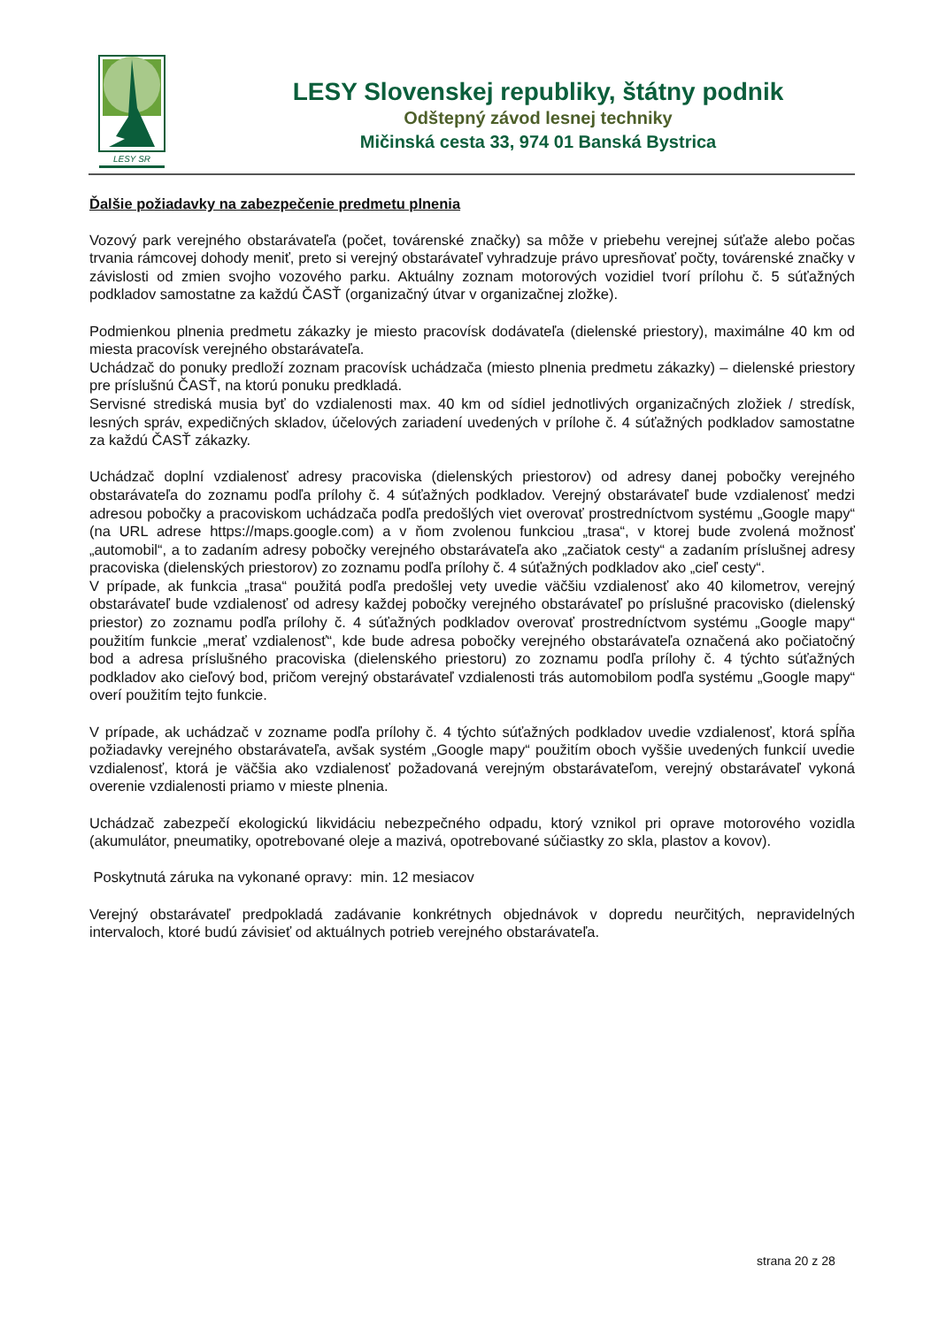LESY SR
LESY Slovenskej republiky, štátny podnik
Odštepný závod lesnej techniky
Mičinská cesta 33, 974 01 Banská Bystrica
Ďalšie požiadavky na zabezpečenie predmetu plnenia
Vozový park verejného obstarávateľa (počet, továrenské značky) sa môže v priebehu verejnej súťaže alebo počas trvania rámcovej dohody meniť, preto si verejný obstarávateľ vyhradzuje právo upresňovať počty, továrenské značky v závislosti od zmien svojho vozového parku. Aktuálny zoznam motorových vozidiel tvorí prílohu č. 5 súťažných podkladov samostatne za každú ČASŤ (organizačný útvar v organizačnej zložke).
Podmienkou plnenia predmetu zákazky je miesto pracovísk dodávateľa (dielenské priestory), maximálne 40 km od miesta pracovísk verejného obstarávateľa.
Uchádzač do ponuky predloží zoznam pracovísk uchádzača (miesto plnenia predmetu zákazky) – dielenské priestory pre príslušnú ČASŤ, na ktorú ponuku predkladá.
Servisné strediská musia byť do vzdialenosti max. 40 km od sídiel jednotlivých organizačných zložiek / stredísk, lesných správ, expedičných skladov, účelových zariadení uvedených v prílohe č. 4 súťažných podkladov samostatne za každú ČASŤ zákazky.
Uchádzač doplní vzdialenosť adresy pracoviska (dielenských priestorov) od adresy danej pobočky verejného obstarávateľa do zoznamu podľa prílohy č. 4 súťažných podkladov. Verejný obstarávateľ bude vzdialenosť medzi adresou pobočky a pracoviskom uchádzača podľa predošlých viet overovať prostredníctvom systému „Google mapy“ (na URL adrese https://maps.google.com) a v ňom zvolenou funkciou „trasa“, v ktorej bude zvolená možnosť „automobil“, a to zadaním adresy pobočky verejného obstarávateľa ako „začiatok cesty“ a zadaním príslušnej adresy pracoviska (dielenských priestorov) zo zoznamu podľa prílohy č. 4 súťažných podkladov ako „cieľ cesty“.
V prípade, ak funkcia „trasa“ použitá podľa predošlej vety uvedie väčšiu vzdialenosť ako 40 kilometrov, verejný obstarávateľ bude vzdialenosť od adresy každej pobočky verejného obstarávateľ po príslušné pracovisko (dielenský priestor) zo zoznamu podľa prílohy č. 4 súťažných podkladov overovať prostredníctvom systému „Google mapy“ použitím funkcie „merať vzdialenosť“, kde bude adresa pobočky verejného obstarávateľa označená ako počiatočný bod a adresa príslušného pracoviska (dielenského priestoru) zo zoznamu podľa prílohy č. 4 týchto súťažných podkladov ako cieľový bod, pričom verejný obstarávateľ vzdialenosti trás automobilom podľa systému „Google mapy“ overí použitím tejto funkcie.
V prípade, ak uchádzač v zozname podľa prílohy č. 4 týchto súťažných podkladov uvedie vzdialenosť, ktorá spĺňa požiadavky verejného obstarávateľa, avšak systém „Google mapy“ použitím oboch vyššie uvedených funkcií uvedie vzdialenosť, ktorá je väčšia ako vzdialenosť požadovaná verejným obstarávateľom, verejný obstarávateľ vykoná overenie vzdialenosti priamo v mieste plnenia.
Uchádzač zabezpečí ekologickú likvidáciu nebezpečného odpadu, ktorý vznikol pri oprave motorového vozidla (akumulátor, pneumatiky, opotrebované oleje a mazivá, opotrebované súčiastky zo skla, plastov a kovov).
Poskytnutá záruka na vykonané opravy: min. 12 mesiacov
Verejný obstarávateľ predpokladá zadávanie konkrétnych objednávok v dopredu neurčitých, nepravidelných intervaloch, ktoré budú závisieť od aktuálnych potrieb verejného obstarávateľa.
strana 20 z 28